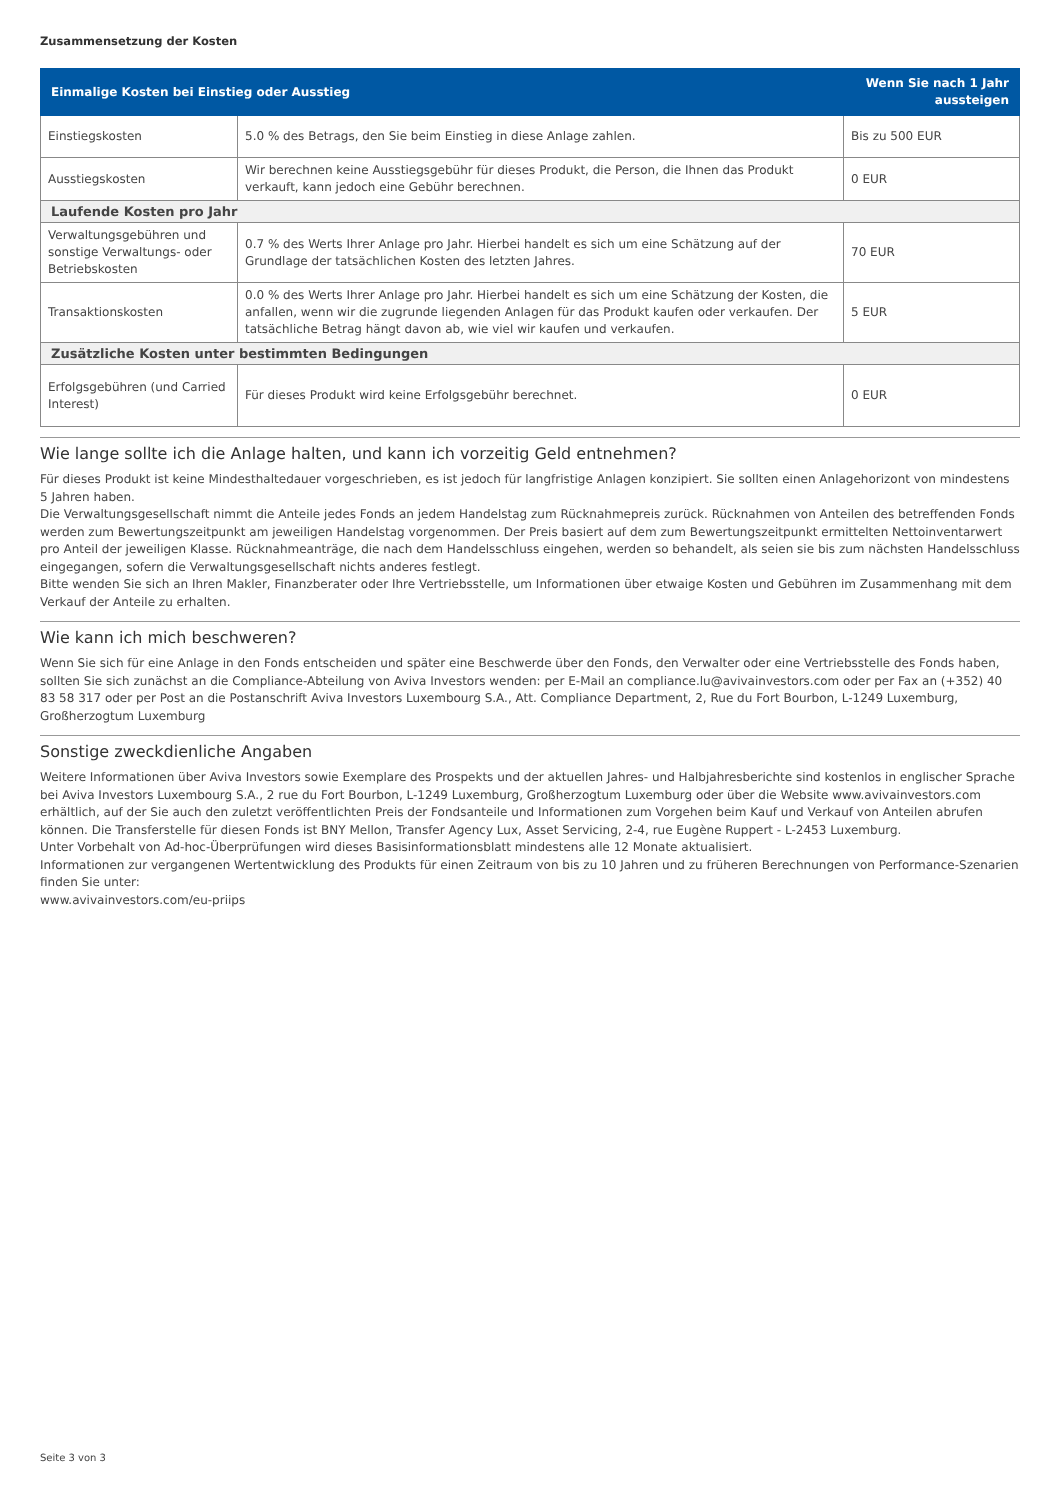Zusammensetzung der Kosten
| Einmalige Kosten bei Einstieg oder Ausstieg | | Wenn Sie nach 1 Jahr aussteigen |
| --- | --- | --- |
| Einstiegskosten | 5.0 % des Betrags, den Sie beim Einstieg in diese Anlage zahlen. | Bis zu 500 EUR |
| Ausstiegskosten | Wir berechnen keine Ausstiegsgebühr für dieses Produkt, die Person, die Ihnen das Produkt verkauft, kann jedoch eine Gebühr berechnen. | 0 EUR |
| Laufende Kosten pro Jahr | | |
| Verwaltungsgebühren und sonstige Verwaltungs- oder Betriebskosten | 0.7 % des Werts Ihrer Anlage pro Jahr. Hierbei handelt es sich um eine Schätzung auf der Grundlage der tatsächlichen Kosten des letzten Jahres. | 70 EUR |
| Transaktionskosten | 0.0 % des Werts Ihrer Anlage pro Jahr. Hierbei handelt es sich um eine Schätzung der Kosten, die anfallen, wenn wir die zugrunde liegenden Anlagen für das Produkt kaufen oder verkaufen. Der tatsächliche Betrag hängt davon ab, wie viel wir kaufen und verkaufen. | 5 EUR |
| Zusätzliche Kosten unter bestimmten Bedingungen | | |
| Erfolgsgebühren (und Carried Interest) | Für dieses Produkt wird keine Erfolgsgebühr berechnet. | 0 EUR |
Wie lange sollte ich die Anlage halten, und kann ich vorzeitig Geld entnehmen?
Für dieses Produkt ist keine Mindesthaltedauer vorgeschrieben, es ist jedoch für langfristige Anlagen konzipiert. Sie sollten einen Anlagehorizont von mindestens 5 Jahren haben.
Die Verwaltungsgesellschaft nimmt die Anteile jedes Fonds an jedem Handelstag zum Rücknahmepreis zurück. Rücknahmen von Anteilen des betreffenden Fonds werden zum Bewertungszeitpunkt am jeweiligen Handelstag vorgenommen. Der Preis basiert auf dem zum Bewertungszeitpunkt ermittelten Nettoinventarwert pro Anteil der jeweiligen Klasse. Rücknahmeanträge, die nach dem Handelsschluss eingehen, werden so behandelt, als seien sie bis zum nächsten Handelsschluss eingegangen, sofern die Verwaltungsgesellschaft nichts anderes festlegt.
Bitte wenden Sie sich an Ihren Makler, Finanzberater oder Ihre Vertriebsstelle, um Informationen über etwaige Kosten und Gebühren im Zusammenhang mit dem Verkauf der Anteile zu erhalten.
Wie kann ich mich beschweren?
Wenn Sie sich für eine Anlage in den Fonds entscheiden und später eine Beschwerde über den Fonds, den Verwalter oder eine Vertriebsstelle des Fonds haben, sollten Sie sich zunächst an die Compliance-Abteilung von Aviva Investors wenden: per E-Mail an compliance.lu@avivainvestors.com oder per Fax an (+352) 40 83 58 317 oder per Post an die Postanschrift Aviva Investors Luxembourg S.A., Att. Compliance Department, 2, Rue du Fort Bourbon, L-1249 Luxemburg, Großherzogtum Luxemburg
Sonstige zweckdienliche Angaben
Weitere Informationen über Aviva Investors sowie Exemplare des Prospekts und der aktuellen Jahres- und Halbjahresberichte sind kostenlos in englischer Sprache bei Aviva Investors Luxembourg S.A., 2 rue du Fort Bourbon, L-1249 Luxemburg, Großherzogtum Luxemburg oder über die Website www.avivainvestors.com erhältlich, auf der Sie auch den zuletzt veröffentlichten Preis der Fondsanteile und Informationen zum Vorgehen beim Kauf und Verkauf von Anteilen abrufen können. Die Transferstelle für diesen Fonds ist BNY Mellon, Transfer Agency Lux, Asset Servicing, 2-4, rue Eugène Ruppert - L-2453 Luxemburg.
Unter Vorbehalt von Ad-hoc-Überprüfungen wird dieses Basisinformationsblatt mindestens alle 12 Monate aktualisiert.
Informationen zur vergangenen Wertentwicklung des Produkts für einen Zeitraum von bis zu 10 Jahren und zu früheren Berechnungen von Performance-Szenarien finden Sie unter:
www.avivainvestors.com/eu-priips
Seite 3 von 3